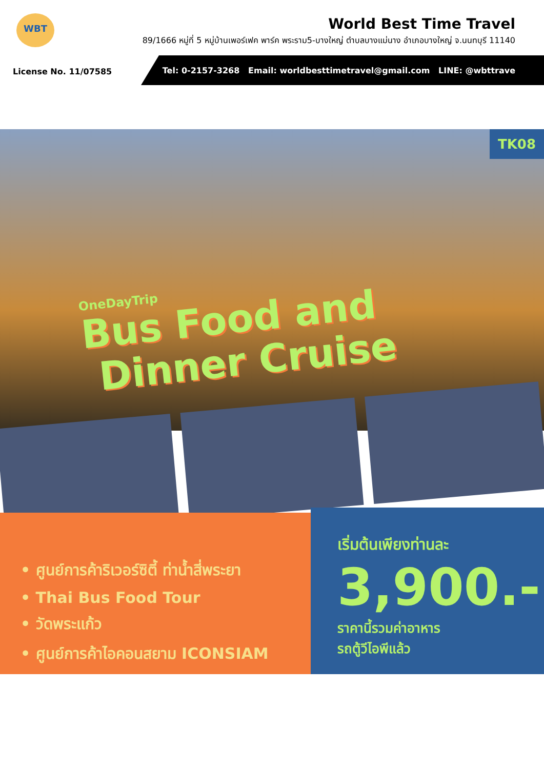WBT
World Best Time Travel
89/1666 หมู่ที่ 5 หมู่บ้านเพอร์เฟค พาร์ค พระราม5-บางใหญ่ ตำบลบางแม่นาง อำเภอบางใหญ่ จ.นนทบุรี 11140
License No. 11/07585
Tel: 0-2157-3268 Email: worldbesttimetravel@gmail.com LINE: @wbttrave
TK08
OneDayTrip
Bus Food and
Dinner Cruise
• ศูนย์การค้าริเวอร์ซิตี้ ท่าน้ำสี่พระยา
• Thai Bus Food Tour
• วัดพระแก้ว
• ศูนย์การค้าไอคอนสยาม ICONSIAM
เริ่มต้นเพียงท่านละ
3,900.-
ราคานี้รวมค่าอาหาร
รถตู้วีไอพีแล้ว